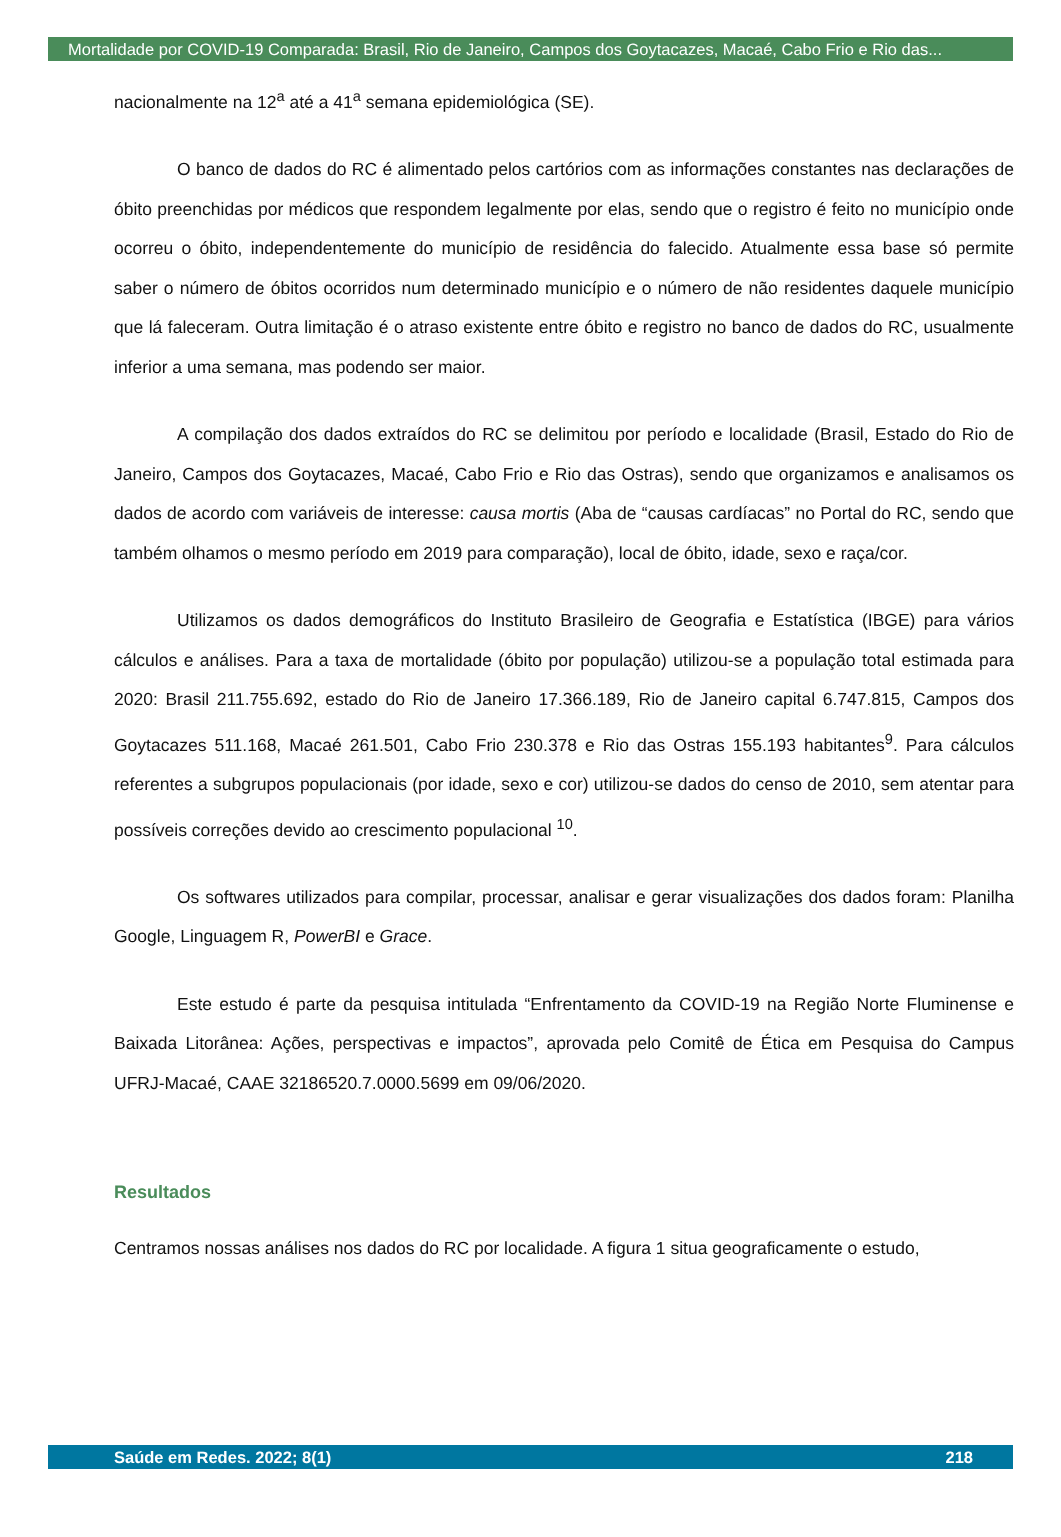Mortalidade por COVID-19 Comparada: Brasil, Rio de Janeiro, Campos dos Goytacazes, Macaé, Cabo Frio e Rio das...
nacionalmente na 12<sup>a</sup> até a 41<sup>a</sup> semana epidemiológica (SE).
O banco de dados do RC é alimentado pelos cartórios com as informações constantes nas declarações de óbito preenchidas por médicos que respondem legalmente por elas, sendo que o registro é feito no município onde ocorreu o óbito, independentemente do município de residência do falecido. Atualmente essa base só permite saber o número de óbitos ocorridos num determinado município e o número de não residentes daquele município que lá faleceram. Outra limitação é o atraso existente entre óbito e registro no banco de dados do RC, usualmente inferior a uma semana, mas podendo ser maior.
A compilação dos dados extraídos do RC se delimitou por período e localidade (Brasil, Estado do Rio de Janeiro, Campos dos Goytacazes, Macaé, Cabo Frio e Rio das Ostras), sendo que organizamos e analisamos os dados de acordo com variáveis de interesse: causa mortis (Aba de “causas cardíacas” no Portal do RC, sendo que também olhamos o mesmo período em 2019 para comparação), local de óbito, idade, sexo e raça/cor.
Utilizamos os dados demográficos do Instituto Brasileiro de Geografia e Estatística (IBGE) para vários cálculos e análises. Para a taxa de mortalidade (óbito por população) utilizou-se a população total estimada para 2020: Brasil 211.755.692, estado do Rio de Janeiro 17.366.189, Rio de Janeiro capital 6.747.815, Campos dos Goytacazes 511.168, Macaé 261.501, Cabo Frio 230.378 e Rio das Ostras 155.193 habitantes<sup>9</sup>. Para cálculos referentes a subgrupos populacionais (por idade, sexo e cor) utilizou-se dados do censo de 2010, sem atentar para possíveis correções devido ao crescimento populacional <sup>10</sup>.
Os softwares utilizados para compilar, processar, analisar e gerar visualizações dos dados foram: Planilha Google, Linguagem R, PowerBI e Grace.
Este estudo é parte da pesquisa intitulada “Enfrentamento da COVID-19 na Região Norte Fluminense e Baixada Litorânea: Ações, perspectivas e impactos”, aprovada pelo Comitê de Ética em Pesquisa do Campus UFRJ-Macaé, CAAE 32186520.7.0000.5699 em 09/06/2020.
Resultados
Centramos nossas análises nos dados do RC por localidade. A figura 1 situa geograficamente o estudo,
Saúde em Redes. 2022; 8(1) 218